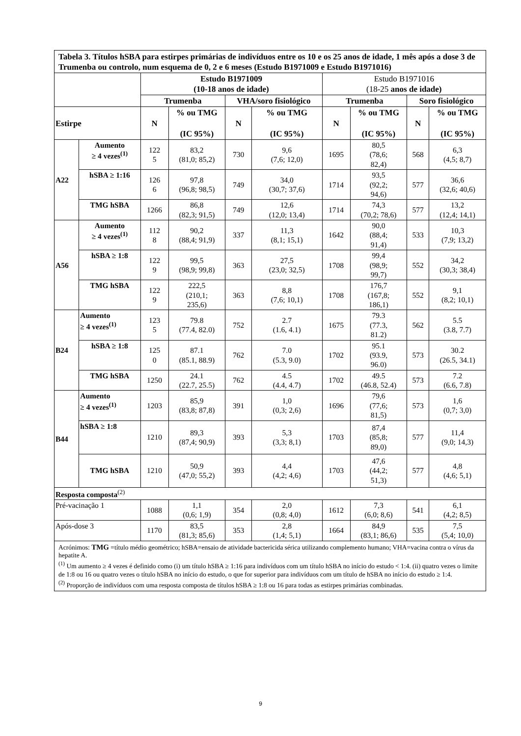| Tabela 3. Títulos hSBA para estirpes primárias de indivíduos entre os 10 e os 25 anos de idade, 1 mês após a dose 3 de Trumenba ou controlo, num esquema de 0, 2 e 6 meses (Estudo B1971009 e Estudo B1971016) | | | | | | | | | |
| | | Estudo B1971009 (10-18 anos de idade) | | | | Estudo B1971016 (18-25 anos de idade) | | | |
| | | Trumenba | | VHA/soro fisiológico | | Trumenba | | Soro fisiológico | |
| Estirpe | | N | % ou TMG (IC 95%) | N | % ou TMG (IC 95%) | N | % ou TMG (IC 95%) | N | % ou TMG (IC 95%) |
| A22 | Aumento ≥ 4 vezes<sup>(1)</sup> | 122 5 | 83,2 (81,0; 85,2) | 730 | 9,6 (7,6; 12,0) | 1695 | 80,5 (78,6; 82,4) | 568 | 6,3 (4,5; 8,7) |
| | hSBA ≥ 1:16 | 126 6 | 97,8 (96,8; 98,5) | 749 | 34,0 (30,7; 37,6) | 1714 | 93,5 (92,2; 94,6) | 577 | 36,6 (32,6; 40,6) |
| | TMG hSBA | 1266 | 86,8 (82,3; 91,5) | 749 | 12,6 (12,0; 13,4) | 1714 | 74,3 (70,2; 78,6) | 577 | 13,2 (12,4; 14,1) |
| A56 | Aumento ≥ 4 vezes<sup>(1)</sup> | 112 8 | 90,2 (88,4; 91,9) | 337 | 11,3 (8,1; 15,1) | 1642 | 90,0 (88,4; 91,4) | 533 | 10,3 (7,9; 13,2) |
| | hSBA ≥ 1:8 | 122 9 | 99,5 (98,9; 99,8) | 363 | 27,5 (23,0; 32,5) | 1708 | 99,4 (98,9; 99,7) | 552 | 34,2 (30,3; 38,4) |
| | TMG hSBA | 122 9 | 222,5 (210,1; 235,6) | 363 | 8,8 (7,6; 10,1) | 1708 | 176,7 (167,8; 186,1) | 552 | 9,1 (8,2; 10,1) |
| B24 | Aumento ≥ 4 vezes<sup>(1)</sup> | 123 5 | 79.8 (77.4, 82.0) | 752 | 2.7 (1.6, 4.1) | 1675 | 79.3 (77.3, 81.2) | 562 | 5.5 (3.8, 7.7) |
| | hSBA ≥ 1:8 | 125 0 | 87.1 (85.1, 88.9) | 762 | 7.0 (5.3, 9.0) | 1702 | 95.1 (93.9, 96.0) | 573 | 30.2 (26.5, 34.1) |
| | TMG hSBA | 1250 | 24.1 (22.7, 25.5) | 762 | 4.5 (4.4, 4.7) | 1702 | 49.5 (46.8, 52.4) | 573 | 7.2 (6.6, 7.8) |
| B44 | Aumento ≥ 4 vezes<sup>(1)</sup> | 1203 | 85,9 (83,8; 87,8) | 391 | 1,0 (0,3; 2,6) | 1696 | 79,6 (77,6; 81,5) | 573 | 1,6 (0,7; 3,0) |
| | hSBA ≥ 1:8 | 1210 | 89,3 (87,4; 90,9) | 393 | 5,3 (3,3; 8,1) | 1703 | 87,4 (85,8; 89,0) | 577 | 11,4 (9,0; 14,3) |
| | TMG hSBA | 1210 | 50,9 (47,0; 55,2) | 393 | 4,4 (4,2; 4,6) | 1703 | 47,6 (44,2; 51,3) | 577 | 4,8 (4,6; 5,1) |
| Resposta composta<sup>(2)</sup> | | | | | | | | | |
| Pré-vacinação 1 | | 1088 | 1,1 (0,6; 1,9) | 354 | 2,0 (0,8; 4,0) | 1612 | 7,3 (6,0; 8,6) | 541 | 6,1 (4,2; 8,5) |
| Após-dose 3 | | 1170 | 83,5 (81,3; 85,6) | 353 | 2,8 (1,4; 5,1) | 1664 | 84,9 (83,1; 86,6) | 535 | 7,5 (5,4; 10,0) |
| Acrónimos: TMG =título médio geométrico; hSBA=ensaio de atividade bactericida sérica utilizando complemento humano; VHA=vacina contra o vírus da hepatite A. <sup>(1)</sup> Um aumento ≥ 4 vezes é definido como (i) um título hSBA ≥ 1:16 para indivíduos com um título hSBA no início do estudo < 1:4. (ii) quatro vezes o limite de 1:8 ou 16 ou quatro vezes o título hSBA no início do estudo, o que for superior para indivíduos com um título de hSBA no início do estudo ≥ 1:4. <sup>(2)</sup> Proporção de indivíduos com uma resposta composta de títulos hSBA ≥ 1:8 ou 16 para todas as estirpes primárias combinadas. | | | | | | | | | |
9